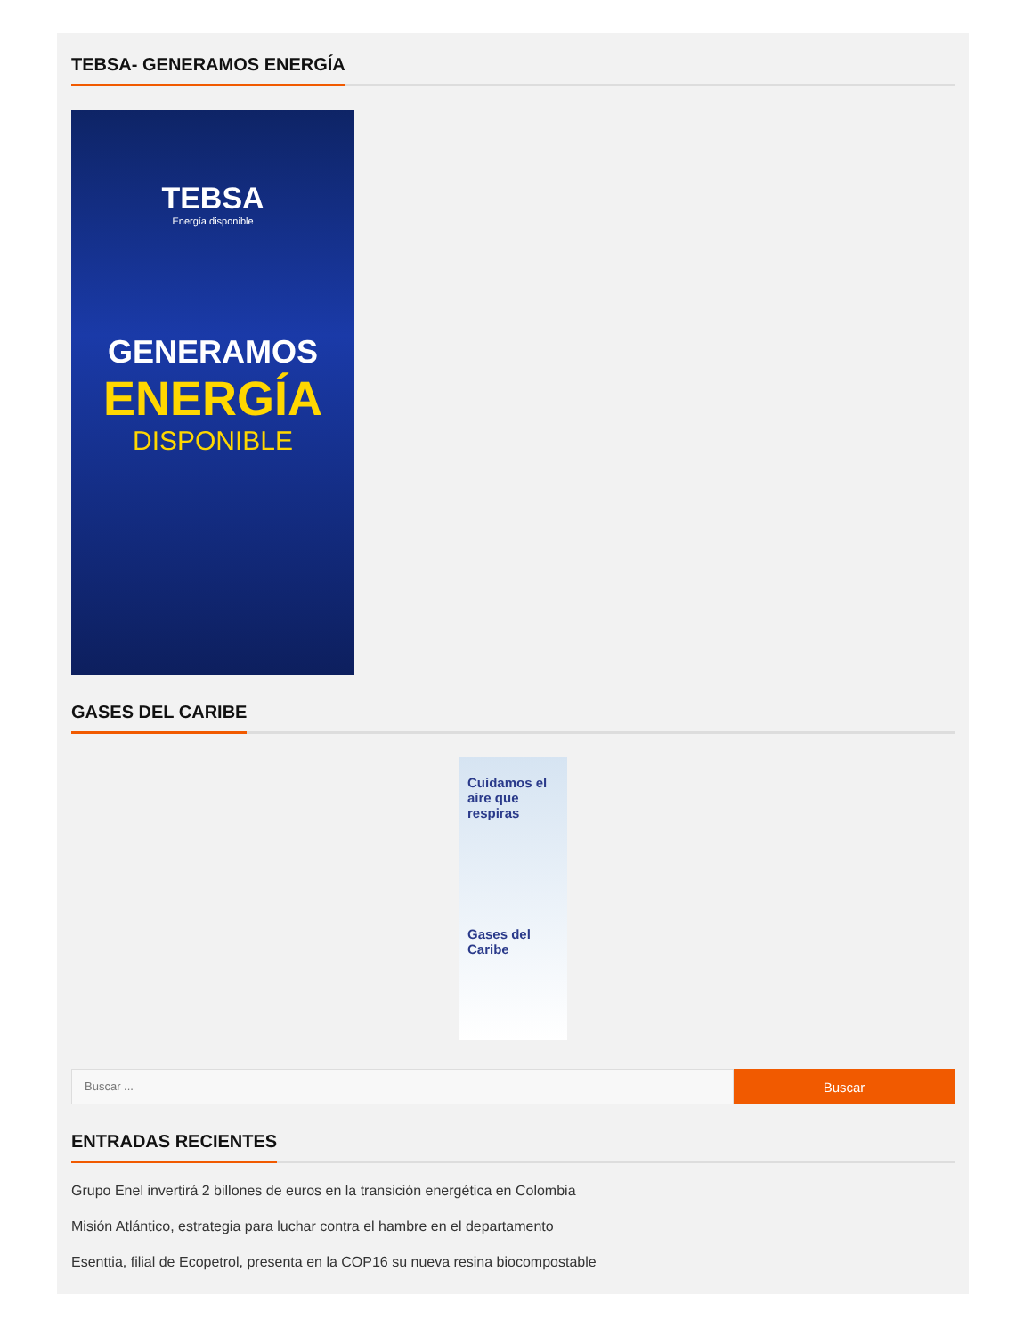TEBSA- GENERAMOS ENERGÍA
TEBSA
Energía disponible
GENERAMOS
ENERGÍA
DISPONIBLE
GASES DEL CARIBE
Cuidamos el aire que respiras
Gases del Caribe
Buscar ...
Buscar
ENTRADAS RECIENTES
Grupo Enel invertirá 2 billones de euros en la transición energética en Colombia
Misión Atlántico, estrategia para luchar contra el hambre en el departamento
Esenttia, filial de Ecopetrol, presenta en la COP16 su nueva resina biocompostable